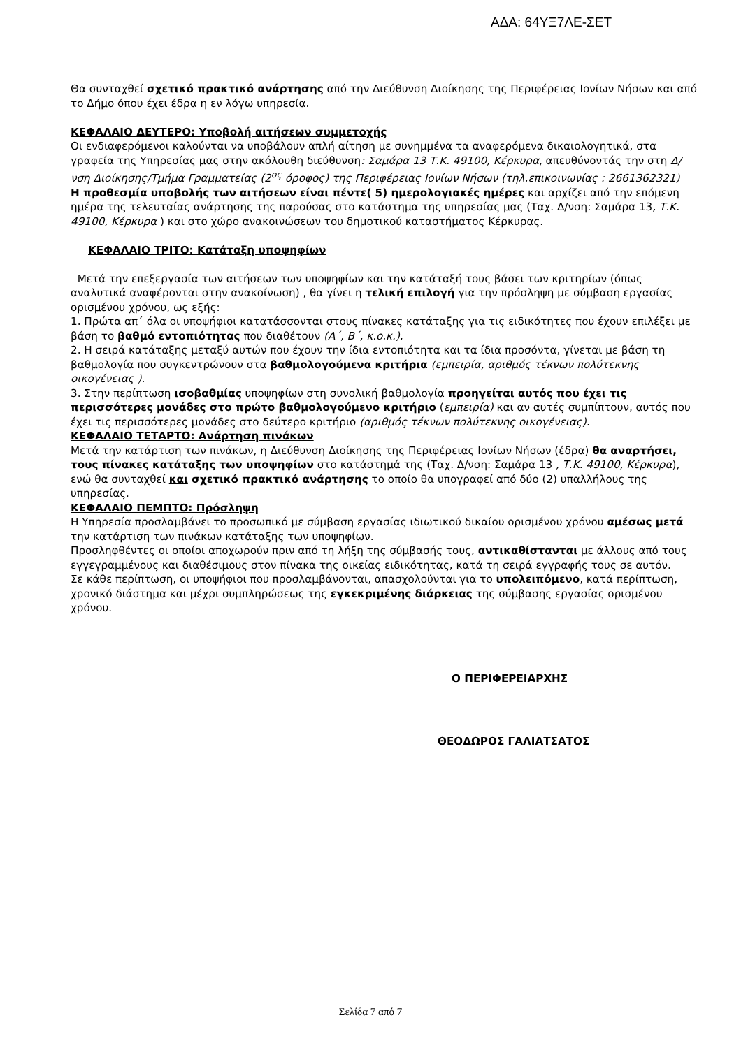ΑΔΑ: 64ΥΞ7ΛΕ-ΣΕΤ
Θα συνταχθεί σχετικό πρακτικό ανάρτησης από την Διεύθυνση Διοίκησης της Περιφέρειας Ιονίων Νήσων και από το Δήμο όπου έχει έδρα η εν λόγω υπηρεσία.
ΚΕΦΑΛΑΙΟ ΔΕΥΤΕΡΟ: Υποβολή αιτήσεων συμμετοχής
Οι ενδιαφερόμενοι καλούνται να υποβάλουν απλή αίτηση με συνημμένα τα αναφερόμενα δικαιολογητικά, στα γραφεία της Υπηρεσίας μας στην ακόλουθη διεύθυνση: Σαμάρα 13 Τ.Κ. 49100, Κέρκυρα, απευθύνοντάς την στη Δ/νση Διοίκησης/Τμήμα Γραμματείας (2<sup>ος</sup> όροφος) της Περιφέρειας Ιονίων Νήσων (τηλ.επικοινωνίας : 2661362321)
Η προθεσμία υποβολής των αιτήσεων είναι πέντε( 5) ημερολογιακές ημέρες και αρχίζει από την επόμενη ημέρα της τελευταίας ανάρτησης της παρούσας στο κατάστημα της υπηρεσίας μας (Ταχ. Δ/νση: Σαμάρα 13, Τ.Κ. 49100, Κέρκυρα ) και στο χώρο ανακοινώσεων του δημοτικού καταστήματος Κέρκυρας.
ΚΕΦΑΛΑΙΟ ΤΡΙΤΟ: Κατάταξη υποψηφίων
Μετά την επεξεργασία των αιτήσεων των υποψηφίων και την κατάταξή τους βάσει των κριτηρίων (όπως αναλυτικά αναφέρονται στην ανακοίνωση) , θα γίνει η τελική επιλογή για την πρόσληψη με σύμβαση εργασίας ορισμένου χρόνου, ως εξής:
1. Πρώτα απ΄ όλα οι υποψήφιοι κατατάσσονται στους πίνακες κατάταξης για τις ειδικότητες που έχουν επιλέξει με βάση το βαθμό εντοπιότητας που διαθέτουν (Α΄, Β΄, κ.ο.κ.).
2. Η σειρά κατάταξης μεταξύ αυτών που έχουν την ίδια εντοπιότητα και τα ίδια προσόντα, γίνεται με βάση τη βαθμολογία που συγκεντρώνουν στα βαθμολογούμενα κριτήρια (εμπειρία, αριθμός τέκνων πολύτεκνης οικογένειας ).
3. Στην περίπτωση ισοβαθμίας υποψηφίων στη συνολική βαθμολογία προηγείται αυτός που έχει τις περισσότερες μονάδες στο πρώτο βαθμολογούμενο κριτήριο (εμπειρία) και αν αυτές συμπίπτουν, αυτός που έχει τις περισσότερες μονάδες στο δεύτερο κριτήριο (αριθμός τέκνων πολύτεκνης οικογένειας).
ΚΕΦΑΛΑΙΟ ΤΕΤΑΡΤΟ: Ανάρτηση πινάκων
Μετά την κατάρτιση των πινάκων, η Διεύθυνση Διοίκησης της Περιφέρειας Ιονίων Νήσων (έδρα) θα αναρτήσει, τους πίνακες κατάταξης των υποψηφίων στο κατάστημά της (Ταχ. Δ/νση: Σαμάρα 13 , Τ.Κ. 49100, Κέρκυρα), ενώ θα συνταχθεί και σχετικό πρακτικό ανάρτησης το οποίο θα υπογραφεί από δύο (2) υπαλλήλους της υπηρεσίας.
ΚΕΦΑΛΑΙΟ ΠΕΜΠΤΟ: Πρόσληψη
Η Υπηρεσία προσλαμβάνει το προσωπικό με σύμβαση εργασίας ιδιωτικού δικαίου ορισμένου χρόνου αμέσως μετά την κατάρτιση των πινάκων κατάταξης των υποψηφίων.
Προσληφθέντες οι οποίοι αποχωρούν πριν από τη λήξη της σύμβασής τους, αντικαθίστανται με άλλους από τους εγγεγραμμένους και διαθέσιμους στον πίνακα της οικείας ειδικότητας, κατά τη σειρά εγγραφής τους σε αυτόν.
Σε κάθε περίπτωση, οι υποψήφιοι που προσλαμβάνονται, απασχολούνται για το υπολειπόμενο, κατά περίπτωση, χρονικό διάστημα και μέχρι συμπληρώσεως της εγκεκριμένης διάρκειας της σύμβασης εργασίας ορισμένου χρόνου.
Ο ΠΕΡΙΦΕΡΕΙΑΡΧΗΣ
ΘΕΟΔΩΡΟΣ ΓΑΛΙΑΤΣΑΤΟΣ
Σελίδα 7 από 7